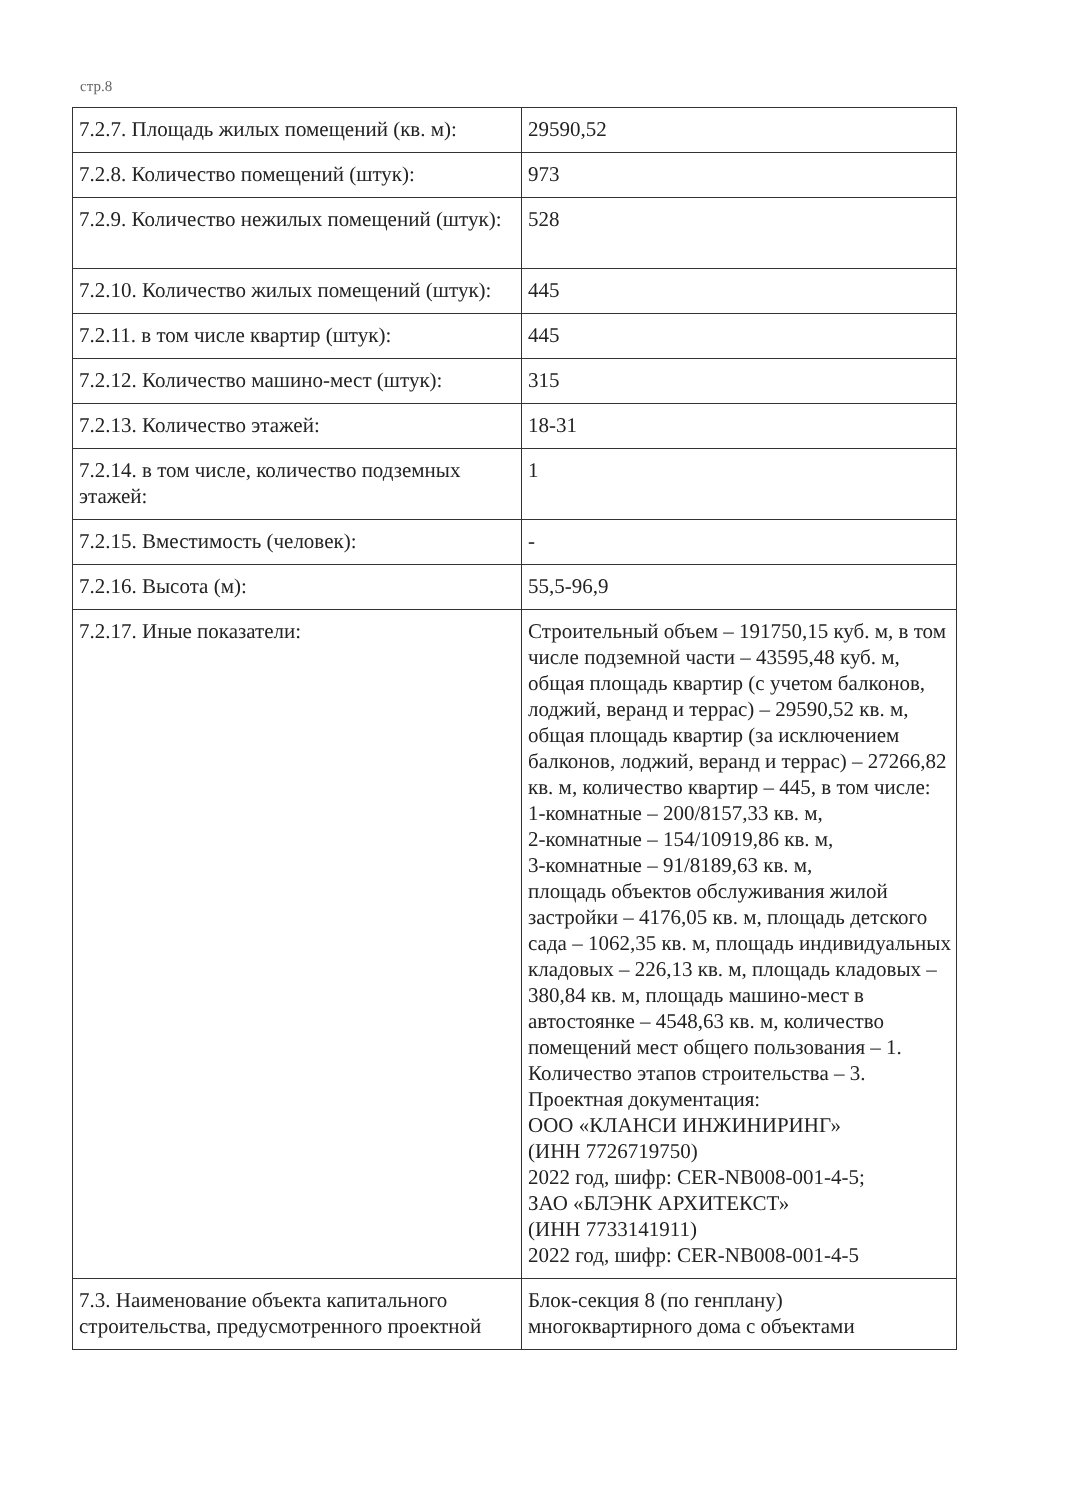стр.8
| 7.2.7. Площадь жилых помещений (кв. м): | 29590,52 |
| 7.2.8. Количество помещений (штук): | 973 |
| 7.2.9. Количество нежилых помещений (штук): | 528 |
| 7.2.10. Количество жилых помещений (штук): | 445 |
| 7.2.11. в том числе квартир (штук): | 445 |
| 7.2.12. Количество машино-мест (штук): | 315 |
| 7.2.13. Количество этажей: | 18-31 |
| 7.2.14. в том числе, количество подземных этажей: | 1 |
| 7.2.15. Вместимость (человек): | - |
| 7.2.16. Высота (м): | 55,5-96,9 |
| 7.2.17. Иные показатели: | Строительный объем – 191750,15 куб. м, в том числе подземной части – 43595,48 куб. м, общая площадь квартир (с учетом балконов, лоджий, веранд и террас) – 29590,52 кв. м, общая площадь квартир (за исключением балконов, лоджий, веранд и террас) – 27266,82 кв. м, количество квартир – 445, в том числе: 1-комнатные – 200/8157,33 кв. м, 2-комнатные – 154/10919,86 кв. м, 3-комнатные – 91/8189,63 кв. м, площадь объектов обслуживания жилой застройки – 4176,05 кв. м, площадь детского сада – 1062,35 кв. м, площадь индивидуальных кладовых – 226,13 кв. м, площадь кладовых – 380,84 кв. м, площадь машино-мест в автостоянке – 4548,63 кв. м, количество помещений мест общего пользования – 1. Количество этапов строительства – 3. Проектная документация: ООО «КЛАНСИ ИНЖИНИРИНГ» (ИНН 7726719750) 2022 год, шифр: CER-NB008-001-4-5; ЗАО «БЛЭНК АРХИТЕКСТ» (ИНН 7733141911) 2022 год, шифр: CER-NB008-001-4-5 |
| 7.3. Наименование объекта капитального строительства, предусмотренного проектной | Блок-секция 8 (по генплану) многоквартирного дома с объектами |